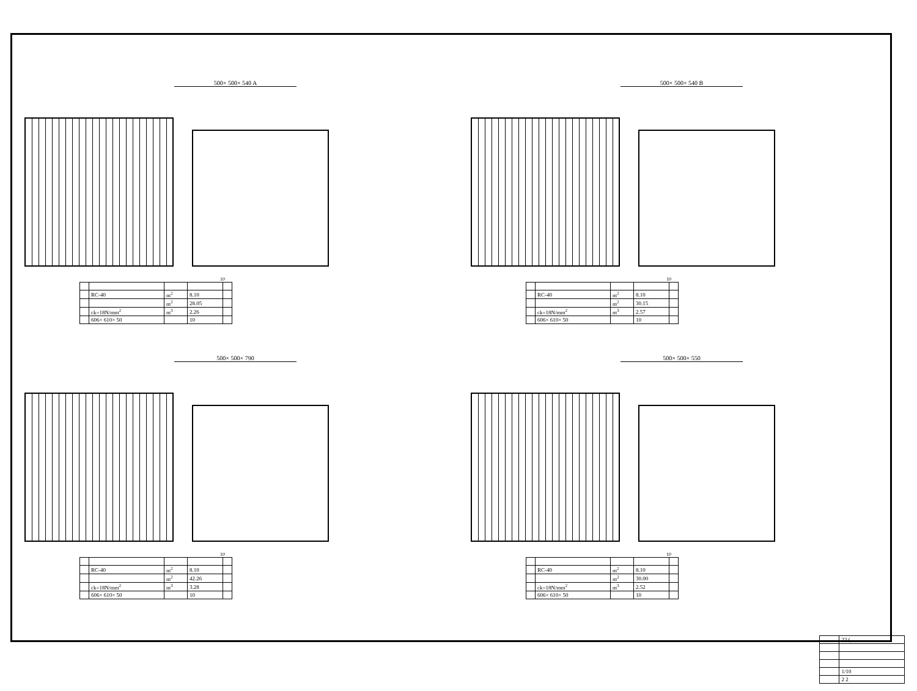500× 500× 540 A
10
| | RC-40 | m<sup>2</sup> | 8.10 | |
| | | m<sup>2</sup> | 28.05 | |
| | ck=18N/mm<sup>2</sup> | m<sup>3</sup> | 2.26 | |
| | 606× 610× 50 | | 10 | |
500× 500× 540 B
10
| | RC-40 | m<sup>2</sup> | 8.10 | |
| | | m<sup>2</sup> | 30.15 | |
| | ck=18N/mm<sup>2</sup> | m<sup>3</sup> | 2.57 | |
| | 606× 610× 50 | | 10 | |
500× 500× 790
10
| | RC-40 | m<sup>2</sup> | 8.10 | |
| | | m<sup>2</sup> | 42.26 | |
| | ck=18N/mm<sup>2</sup> | m<sup>3</sup> | 3.28 | |
| | 606× 610× 50 | | 10 | |
500× 500× 550
10
| | RC-40 | m<sup>2</sup> | 8.10 | |
| | | m<sup>2</sup> | 30.00 | |
| | ck=18N/mm<sup>2</sup> | m<sup>3</sup> | 2.52 | |
| | 606× 610× 50 | | 10 | |
| | 22 ( |
| | 1/10 |
| | 2 2 |